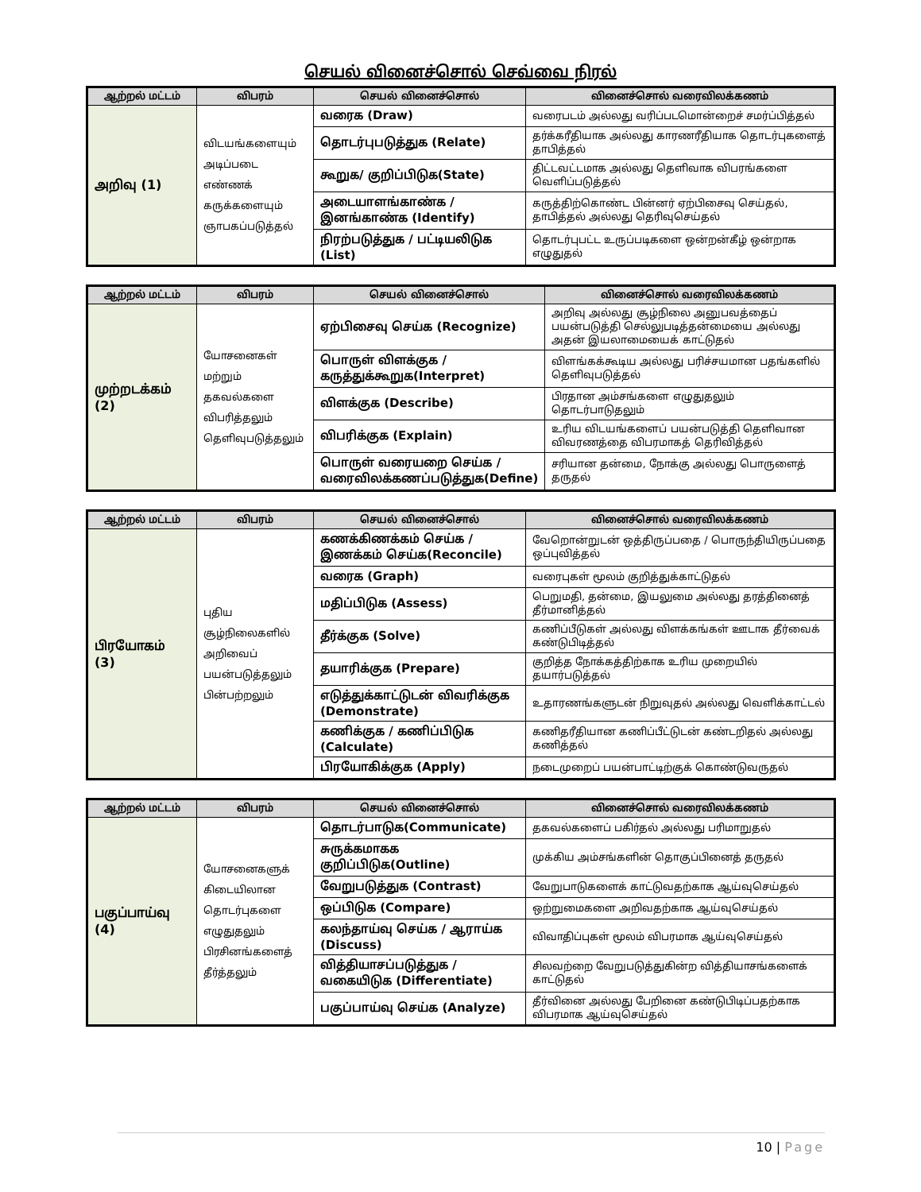செயல் வினைச்சொல் செவ்வை நிரல்
| ஆற்றல் மட்டம் | விபரம் | செயல் வினைச்சொல் | வினைச்சொல் வரைவிலக்கணம் |
| --- | --- | --- | --- |
| அறிவு (1) | விடயங்களையும் அடிப்படை எண்ணக் கருக்களையும் ஞாபகப்படுத்தல் | வரைக (Draw) | வரைபடம் அல்லது வரிப்படமொன்றைச் சமர்ப்பித்தல் |
| | | தொடர்புபடுத்துக (Relate) | தர்க்கரீதியாக அல்லது காரணரீதியாக தொடர்புகளைத் தாபித்தல் |
| | | கூறுக/ குறிப்பிடுக(State) | திட்டவட்டமாக அல்லது தெளிவாக விபரங்களை வெளிப்படுத்தல் |
| | | அடையாளங்காண்க / இனங்காண்க (Identify) | கருத்திற்கொண்ட பின்னர் ஏற்பிசைவு செய்தல், தாபித்தல் அல்லது தெரிவுசெய்தல் |
| | | நிரற்படுத்துக / பட்டியலிடுக (List) | தொடர்புபட்ட உருப்படிகளை ஒன்றன்கீழ் ஒன்றாக எழுதுதல் |
| ஆற்றல் மட்டம் | விபரம் | செயல் வினைச்சொல் | வினைச்சொல் வரைவிலக்கணம் |
| --- | --- | --- | --- |
| முற்றடக்கம் (2) | யோசனைகள் மற்றும் தகவல்களை விபரித்தலும் தெளிவுபடுத்தலும் | ஏற்பிசைவு செய்க (Recognize) | அறிவு அல்லது சூழ்நிலை அனுபவத்தைப் பயன்படுத்தி செல்லுபடித்தன்மையை அல்லது அதன் இயலாமையைக் காட்டுதல் |
| | | பொருள் விளக்குக / கருத்துக்கூறுக(Interpret) | விளங்கக்கூடிய அல்லது பரிச்சயமான பதங்களில் தெளிவுபடுத்தல் |
| | | விளக்குக (Describe) | பிரதான அம்சங்களை எழுதுதலும் தொடர்பாடுதலும் |
| | | விபரிக்குக (Explain) | உரிய விடயங்களைப் பயன்படுத்தி தெளிவான விவரணத்தை விபரமாகத் தெரிவித்தல் |
| | | பொருள் வரையறை செய்க / வரைவிலக்கணப்படுத்துக(Define) | சரியான தன்மை, நோக்கு அல்லது பொருளைத் தருதல் |
| ஆற்றல் மட்டம் | விபரம் | செயல் வினைச்சொல் | வினைச்சொல் வரைவிலக்கணம் |
| --- | --- | --- | --- |
| பிரயோகம் (3) | புதிய சூழ்நிலைகளில் அறிவைப் பயன்படுத்தலும் பின்பற்றலும் | கணக்கிணக்கம் செய்க / இணக்கம் செய்க(Reconcile) | வேறொன்றுடன் ஒத்திருப்பதை / பொருந்தியிருப்பதை ஒப்புவித்தல் |
| | | வரைக (Graph) | வரைபுகள் மூலம் குறித்துக்காட்டுதல் |
| | | மதிப்பிடுக (Assess) | பெறுமதி, தன்மை, இயலுமை அல்லது தரத்தினைத் தீர்மானித்தல் |
| | | தீர்க்குக (Solve) | கணிப்பீடுகள் அல்லது விளக்கங்கள் ஊடாக தீர்வைக் கண்டுபிடித்தல் |
| | | தயாரிக்குக (Prepare) | குறித்த நோக்கத்திற்காக உரிய முறையில் தயார்படுத்தல் |
| | | எடுத்துக்காட்டுடன் விவரிக்குக (Demonstrate) | உதாரணங்களுடன் நிறுவுதல் அல்லது வெளிக்காட்டல் |
| | | கணிக்குக / கணிப்பிடுக (Calculate) | கணிதரீதியான கணிப்பீட்டுடன் கண்டறிதல் அல்லது கணித்தல் |
| | | பிரயோகிக்குக (Apply) | நடைமுறைப் பயன்பாட்டிற்குக் கொண்டுவருதல் |
| ஆற்றல் மட்டம் | விபரம் | செயல் வினைச்சொல் | வினைச்சொல் வரைவிலக்கணம் |
| --- | --- | --- | --- |
| பகுப்பாய்வு (4) | யோசனைகளுக் கிடையிலான தொடர்புகளை எழுதுதலும் பிரசினங்களைத் தீர்த்தலும் | தொடர்பாடுக(Communicate) | தகவல்களைப் பகிர்தல் அல்லது பரிமாறுதல் |
| | | சுருக்கமாகக குறிப்பிடுக(Outline) | முக்கிய அம்சங்களின் தொகுப்பினைத் தருதல் |
| | | வேறுபடுத்துக (Contrast) | வேறுபாடுகளைக் காட்டுவதற்காக ஆய்வுசெய்தல் |
| | | ஒப்பிடுக (Compare) | ஒற்றுமைகளை அறிவதற்காக ஆய்வுசெய்தல் |
| | | கலந்தாய்வு செய்க / ஆராய்க (Discuss) | விவாதிப்புகள் மூலம் விபரமாக ஆய்வுசெய்தல் |
| | | வித்தியாசப்படுத்துக / வகையிடுக (Differentiate) | சிலவற்றை வேறுபடுத்துகின்ற வித்தியாசங்களைக் காட்டுதல் |
| | | பகுப்பாய்வு செய்க (Analyze) | தீர்வினை அல்லது பேறினை கண்டுபிடிப்பதற்காக விபரமாக ஆய்வுசெய்தல் |
10 | Page